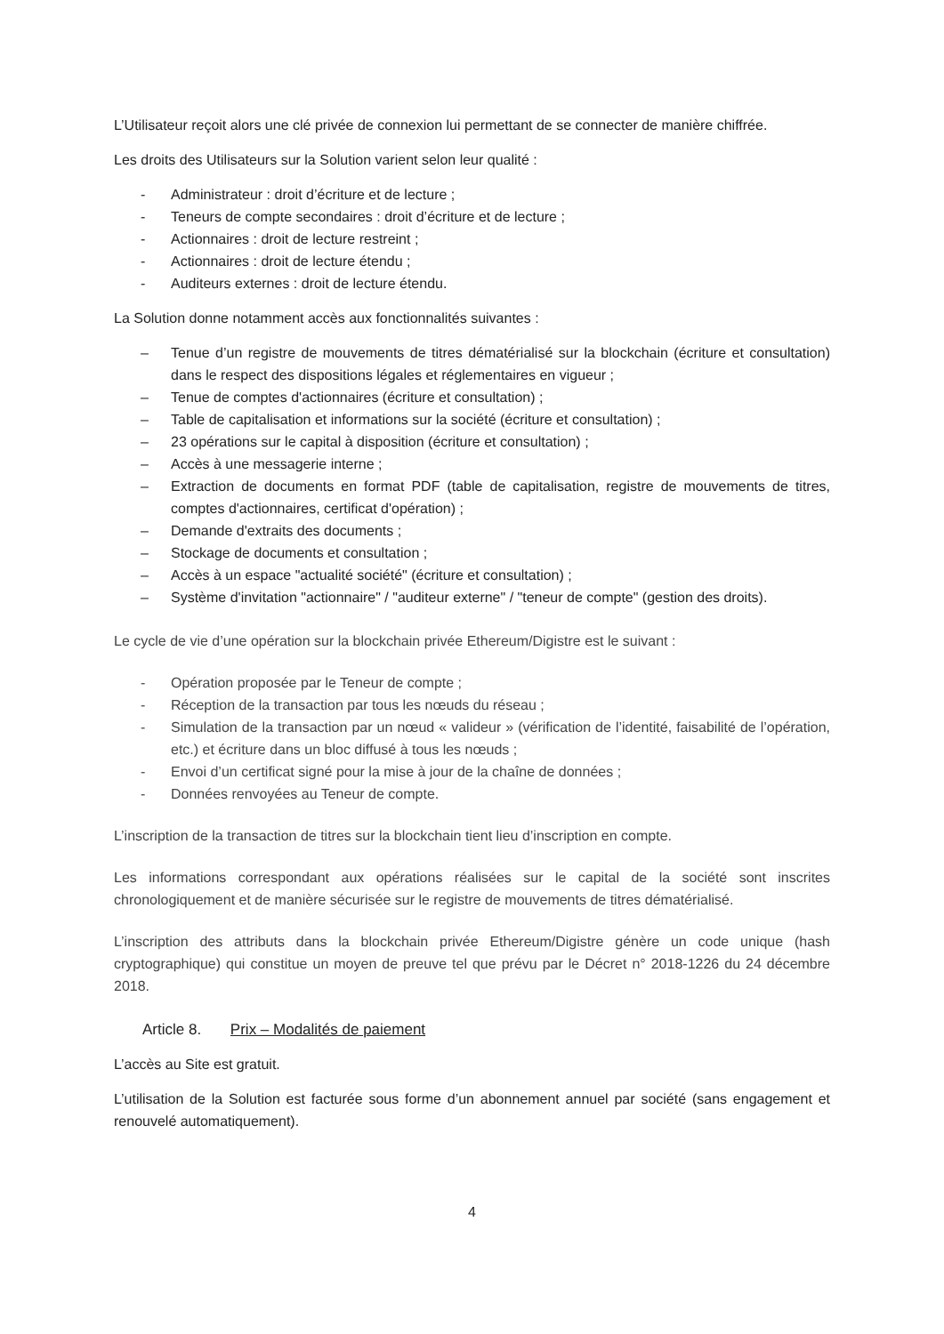L’Utilisateur reçoit alors une clé privée de connexion lui permettant de se connecter de manière chiffrée.
Les droits des Utilisateurs sur la Solution varient selon leur qualité :
- Administrateur : droit d’écriture et de lecture ;
- Teneurs de compte secondaires : droit d’écriture et de lecture ;
- Actionnaires : droit de lecture restreint ;
- Actionnaires : droit de lecture étendu ;
- Auditeurs externes : droit de lecture étendu.
La Solution donne notamment accès aux fonctionnalités suivantes :
– Tenue d’un registre de mouvements de titres dématérialisé sur la blockchain (écriture et consultation) dans le respect des dispositions légales et réglementaires en vigueur ;
– Tenue de comptes d'actionnaires (écriture et consultation) ;
– Table de capitalisation et informations sur la société (écriture et consultation) ;
– 23 opérations sur le capital à disposition (écriture et consultation) ;
– Accès à une messagerie interne ;
– Extraction de documents en format PDF (table de capitalisation, registre de mouvements de titres, comptes d'actionnaires, certificat d'opération) ;
– Demande d'extraits des documents ;
– Stockage de documents et consultation ;
– Accès à un espace "actualité société" (écriture et consultation) ;
– Système d'invitation "actionnaire" / "auditeur externe" / "teneur de compte" (gestion des droits).
Le cycle de vie d’une opération sur la blockchain privée Ethereum/Digistre est le suivant :
- Opération proposée par le Teneur de compte ;
- Réception de la transaction par tous les nœuds du réseau ;
- Simulation de la transaction par un nœud « valideur » (vérification de l’identité, faisabilité de l’opération, etc.) et écriture dans un bloc diffusé à tous les nœuds ;
- Envoi d’un certificat signé pour la mise à jour de la chaîne de données ;
- Données renvoyées au Teneur de compte.
L’inscription de la transaction de titres sur la blockchain tient lieu d’inscription en compte.
Les informations correspondant aux opérations réalisées sur le capital de la société sont inscrites chronologiquement et de manière sécurisée sur le registre de mouvements de titres dématérialisé.
L’inscription des attributs dans la blockchain privée Ethereum/Digistre génère un code unique (hash cryptographique) qui constitue un moyen de preuve tel que prévu par le Décret n° 2018-1226 du 24 décembre 2018.
Article 8. Prix – Modalités de paiement
L’accès au Site est gratuit.
L’utilisation de la Solution est facturée sous forme d’un abonnement annuel par société (sans engagement et renouvelé automatiquement).
4